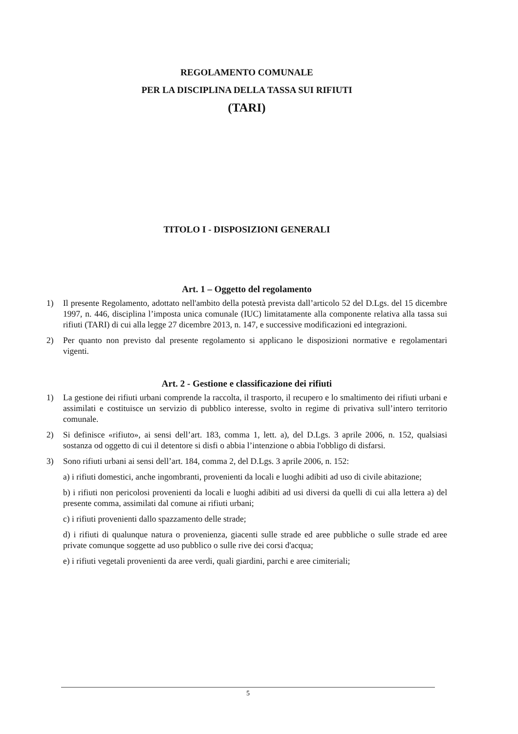REGOLAMENTO COMUNALE
PER LA DISCIPLINA DELLA TASSA SUI RIFIUTI
(TARI)
TITOLO I - DISPOSIZIONI GENERALI
Art. 1 – Oggetto del regolamento
1) Il presente Regolamento, adottato nell'ambito della potestà prevista dall’articolo 52 del D.Lgs. del 15 dicembre 1997, n. 446, disciplina l’imposta unica comunale (IUC) limitatamente alla componente relativa alla tassa sui rifiuti (TARI) di cui alla legge 27 dicembre 2013, n. 147, e successive modificazioni ed integrazioni.
2) Per quanto non previsto dal presente regolamento si applicano le disposizioni normative e regolamentari vigenti.
Art. 2 - Gestione e classificazione dei rifiuti
1) La gestione dei rifiuti urbani comprende la raccolta, il trasporto, il recupero e lo smaltimento dei rifiuti urbani e assimilati e costituisce un servizio di pubblico interesse, svolto in regime di privativa sull’intero territorio comunale.
2) Si definisce «rifiuto», ai sensi dell’art. 183, comma 1, lett. a), del D.Lgs. 3 aprile 2006, n. 152, qualsiasi sostanza od oggetto di cui il detentore si disfi o abbia l’intenzione o abbia l'obbligo di disfarsi.
3) Sono rifiuti urbani ai sensi dell’art. 184, comma 2, del D.Lgs. 3 aprile 2006, n. 152:
a) i rifiuti domestici, anche ingombranti, provenienti da locali e luoghi adibiti ad uso di civile abitazione;
b) i rifiuti non pericolosi provenienti da locali e luoghi adibiti ad usi diversi da quelli di cui alla lettera a) del presente comma, assimilati dal comune ai rifiuti urbani;
c) i rifiuti provenienti dallo spazzamento delle strade;
d) i rifiuti di qualunque natura o provenienza, giacenti sulle strade ed aree pubbliche o sulle strade ed aree private comunque soggette ad uso pubblico o sulle rive dei corsi d'acqua;
e) i rifiuti vegetali provenienti da aree verdi, quali giardini, parchi e aree cimiteriali;
5